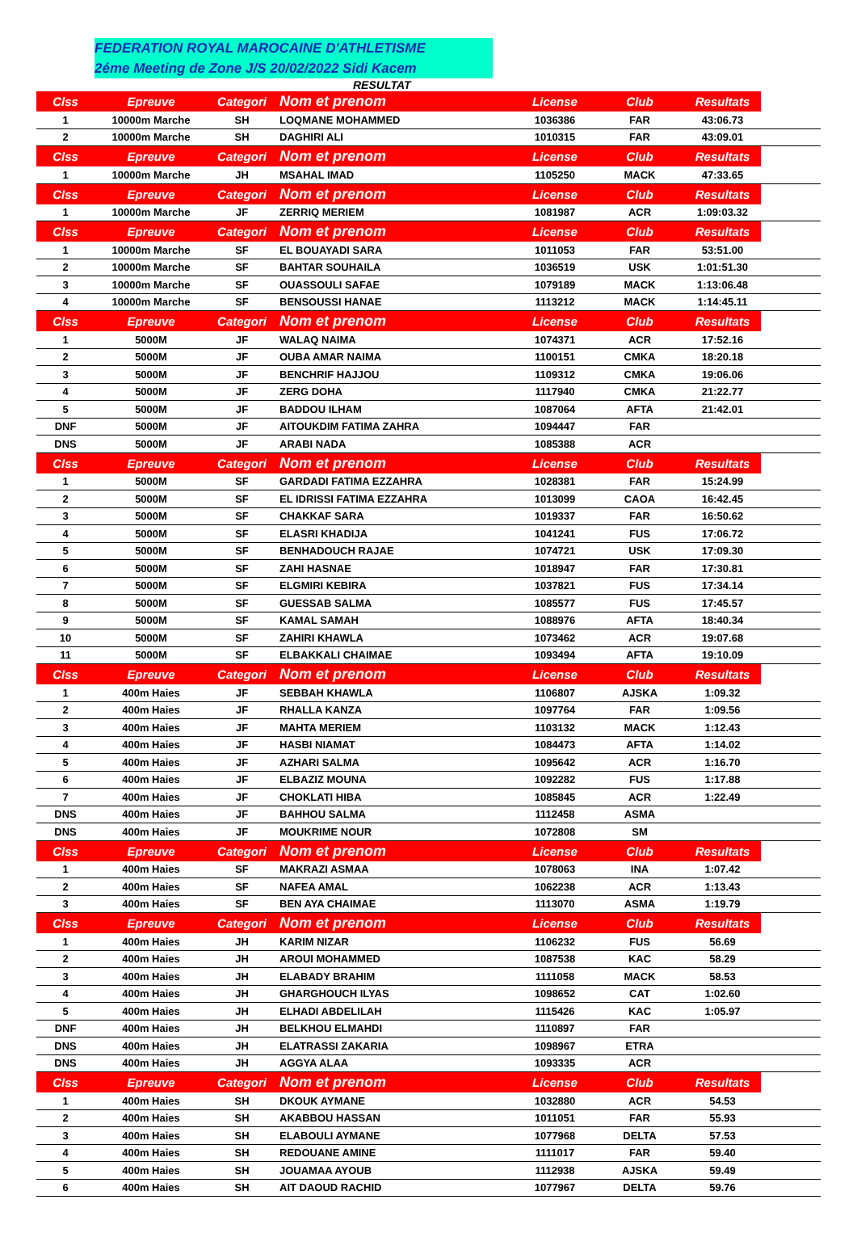FEDERATION ROYAL MAROCAINE D'ATHLETISME
2éme Meeting de Zone J/S 20/02/2022 Sidi Kacem
RESULTAT
| Clss | Epreuve | Categori | Nom et prenom | License | Club | Resultats | |
| --- | --- | --- | --- | --- | --- | --- | --- |
| 1 | 10000m Marche | SH | LOQMANE MOHAMMED | 1036386 | FAR | 43:06.73 | |
| 2 | 10000m Marche | SH | DAGHIRI ALI | 1010315 | FAR | 43:09.01 | |
| Clss | Epreuve | Categori | Nom et prenom | License | Club | Resultats | |
| 1 | 10000m Marche | JH | MSAHAL IMAD | 1105250 | MACK | 47:33.65 | |
| Clss | Epreuve | Categori | Nom et prenom | License | Club | Resultats | |
| 1 | 10000m Marche | JF | ZERRIQ MERIEM | 1081987 | ACR | 1:09:03.32 | |
| Clss | Epreuve | Categori | Nom et prenom | License | Club | Resultats | |
| 1 | 10000m Marche | SF | EL BOUAYADI SARA | 1011053 | FAR | 53:51.00 | |
| 2 | 10000m Marche | SF | BAHTAR SOUHAILA | 1036519 | USK | 1:01:51.30 | |
| 3 | 10000m Marche | SF | OUASSOULI SAFAE | 1079189 | MACK | 1:13:06.48 | |
| 4 | 10000m Marche | SF | BENSOUSSI HANAE | 1113212 | MACK | 1:14:45.11 | |
| Clss | Epreuve | Categori | Nom et prenom | License | Club | Resultats | |
| 1 | 5000M | JF | WALAQ NAIMA | 1074371 | ACR | 17:52.16 | |
| 2 | 5000M | JF | OUBA AMAR NAIMA | 1100151 | CMKA | 18:20.18 | |
| 3 | 5000M | JF | BENCHRIF HAJJOU | 1109312 | CMKA | 19:06.06 | |
| 4 | 5000M | JF | ZERG DOHA | 1117940 | CMKA | 21:22.77 | |
| 5 | 5000M | JF | BADDOU ILHAM | 1087064 | AFTA | 21:42.01 | |
| DNF | 5000M | JF | AITOUKDIM FATIMA ZAHRA | 1094447 | FAR | | |
| DNS | 5000M | JF | ARABI NADA | 1085388 | ACR | | |
| Clss | Epreuve | Categori | Nom et prenom | License | Club | Resultats | |
| 1 | 5000M | SF | GARDADI FATIMA EZZAHRA | 1028381 | FAR | 15:24.99 | |
| 2 | 5000M | SF | EL IDRISSI FATIMA EZZAHRA | 1013099 | CAOA | 16:42.45 | |
| 3 | 5000M | SF | CHAKKAF SARA | 1019337 | FAR | 16:50.62 | |
| 4 | 5000M | SF | ELASRI KHADIJA | 1041241 | FUS | 17:06.72 | |
| 5 | 5000M | SF | BENHADOUCH RAJAE | 1074721 | USK | 17:09.30 | |
| 6 | 5000M | SF | ZAHI HASNAE | 1018947 | FAR | 17:30.81 | |
| 7 | 5000M | SF | ELGMIRI KEBIRA | 1037821 | FUS | 17:34.14 | |
| 8 | 5000M | SF | GUESSAB SALMA | 1085577 | FUS | 17:45.57 | |
| 9 | 5000M | SF | KAMAL SAMAH | 1088976 | AFTA | 18:40.34 | |
| 10 | 5000M | SF | ZAHIRI KHAWLA | 1073462 | ACR | 19:07.68 | |
| 11 | 5000M | SF | ELBAKKALI CHAIMAE | 1093494 | AFTA | 19:10.09 | |
| Clss | Epreuve | Categori | Nom et prenom | License | Club | Resultats | |
| 1 | 400m Haies | JF | SEBBAH KHAWLA | 1106807 | AJSKA | 1:09.32 | |
| 2 | 400m Haies | JF | RHALLA KANZA | 1097764 | FAR | 1:09.56 | |
| 3 | 400m Haies | JF | MAHTA MERIEM | 1103132 | MACK | 1:12.43 | |
| 4 | 400m Haies | JF | HASBI NIAMAT | 1084473 | AFTA | 1:14.02 | |
| 5 | 400m Haies | JF | AZHARI SALMA | 1095642 | ACR | 1:16.70 | |
| 6 | 400m Haies | JF | ELBAZIZ MOUNA | 1092282 | FUS | 1:17.88 | |
| 7 | 400m Haies | JF | CHOKLATI HIBA | 1085845 | ACR | 1:22.49 | |
| DNS | 400m Haies | JF | BAHHOU SALMA | 1112458 | ASMA | | |
| DNS | 400m Haies | JF | MOUKRIME NOUR | 1072808 | SM | | |
| Clss | Epreuve | Categori | Nom et prenom | License | Club | Resultats | |
| 1 | 400m Haies | SF | MAKRAZI ASMAA | 1078063 | INA | 1:07.42 | |
| 2 | 400m Haies | SF | NAFEA AMAL | 1062238 | ACR | 1:13.43 | |
| 3 | 400m Haies | SF | BEN AYA CHAIMAE | 1113070 | ASMA | 1:19.79 | |
| Clss | Epreuve | Categori | Nom et prenom | License | Club | Resultats | |
| 1 | 400m Haies | JH | KARIM NIZAR | 1106232 | FUS | 56.69 | |
| 2 | 400m Haies | JH | AROUI MOHAMMED | 1087538 | KAC | 58.29 | |
| 3 | 400m Haies | JH | ELABADY BRAHIM | 1111058 | MACK | 58.53 | |
| 4 | 400m Haies | JH | GHARGHOUCH ILYAS | 1098652 | CAT | 1:02.60 | |
| 5 | 400m Haies | JH | ELHADI ABDELILAH | 1115426 | KAC | 1:05.97 | |
| DNF | 400m Haies | JH | BELKHOU ELMAHDI | 1110897 | FAR | | |
| DNS | 400m Haies | JH | ELATRASSI ZAKARIA | 1098967 | ETRA | | |
| DNS | 400m Haies | JH | AGGYA ALAA | 1093335 | ACR | | |
| Clss | Epreuve | Categori | Nom et prenom | License | Club | Resultats | |
| 1 | 400m Haies | SH | DKOUK AYMANE | 1032880 | ACR | 54.53 | |
| 2 | 400m Haies | SH | AKABBOU HASSAN | 1011051 | FAR | 55.93 | |
| 3 | 400m Haies | SH | ELABOULI AYMANE | 1077968 | DELTA | 57.53 | |
| 4 | 400m Haies | SH | REDOUANE AMINE | 1111017 | FAR | 59.40 | |
| 5 | 400m Haies | SH | JOUAMAA AYOUB | 1112938 | AJSKA | 59.49 | |
| 6 | 400m Haies | SH | AIT DAOUD RACHID | 1077967 | DELTA | 59.76 | |